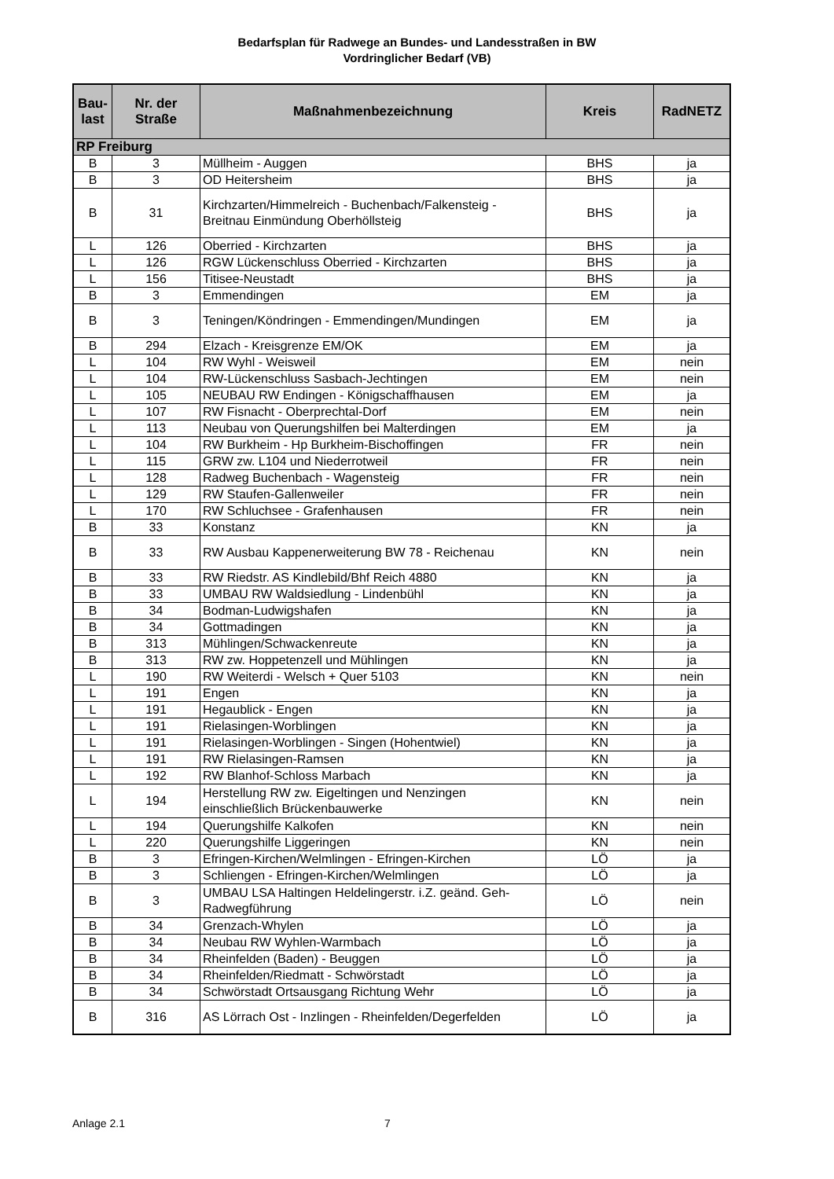Bedarfsplan für Radwege an Bundes- und Landesstraßen in BW
Vordringlicher Bedarf (VB)
| Bau- last | Nr. der Straße | Maßnahmenbezeichnung | Kreis | RadNETZ |
| --- | --- | --- | --- | --- |
| RP Freiburg | | | | |
| B | 3 | Müllheim - Auggen | BHS | ja |
| B | 3 | OD Heitersheim | BHS | ja |
| B | 31 | Kirchzarten/Himmelreich - Buchenbach/Falkensteig - Breitnau Einmündung Oberhöllsteig | BHS | ja |
| L | 126 | Oberried - Kirchzarten | BHS | ja |
| L | 126 | RGW Lückenschluss Oberried - Kirchzarten | BHS | ja |
| L | 156 | Titisee-Neustadt | BHS | ja |
| B | 3 | Emmendingen | EM | ja |
| B | 3 | Teningen/Köndringen - Emmendingen/Mundingen | EM | ja |
| B | 294 | Elzach - Kreisgrenze EM/OK | EM | ja |
| L | 104 | RW Wyhl - Weisweil | EM | nein |
| L | 104 | RW-Lückenschluss Sasbach-Jechtingen | EM | nein |
| L | 105 | NEUBAU RW Endingen - Königschaffhausen | EM | ja |
| L | 107 | RW Fisnacht - Oberprechtal-Dorf | EM | nein |
| L | 113 | Neubau von Querungshilfen bei Malterdingen | EM | ja |
| L | 104 | RW Burkheim - Hp Burkheim-Bischoffingen | FR | nein |
| L | 115 | GRW zw. L104 und Niederrotweil | FR | nein |
| L | 128 | Radweg Buchenbach - Wagensteig | FR | nein |
| L | 129 | RW Staufen-Gallenweiler | FR | nein |
| L | 170 | RW Schluchsee - Grafenhausen | FR | nein |
| B | 33 | Konstanz | KN | ja |
| B | 33 | RW Ausbau Kappenerweiterung BW 78 - Reichenau | KN | nein |
| B | 33 | RW Riedstr. AS Kindlebild/Bhf Reich 4880 | KN | ja |
| B | 33 | UMBAU RW Waldsiedlung - Lindenbühl | KN | ja |
| B | 34 | Bodman-Ludwigshafen | KN | ja |
| B | 34 | Gottmadingen | KN | ja |
| B | 313 | Mühlingen/Schwackenreute | KN | ja |
| B | 313 | RW zw. Hoppetenzell und Mühlingen | KN | ja |
| L | 190 | RW Weiterdi - Welsch + Quer 5103 | KN | nein |
| L | 191 | Engen | KN | ja |
| L | 191 | Hegaublick - Engen | KN | ja |
| L | 191 | Rielasingen-Worblingen | KN | ja |
| L | 191 | Rielasingen-Worblingen - Singen (Hohentwiel) | KN | ja |
| L | 191 | RW Rielasingen-Ramsen | KN | ja |
| L | 192 | RW Blanhof-Schloss Marbach | KN | ja |
| L | 194 | Herstellung RW zw. Eigeltingen und Nenzingen einschließlich Brückenbauwerke | KN | nein |
| L | 194 | Querungshilfe Kalkofen | KN | nein |
| L | 220 | Querungshilfe Liggeringen | KN | nein |
| B | 3 | Efringen-Kirchen/Welmlingen - Efringen-Kirchen | LÖ | ja |
| B | 3 | Schliengen - Efringen-Kirchen/Welmlingen | LÖ | ja |
| B | 3 | UMBAU LSA Haltingen Heldelingerstr. i.Z. geänd. Geh- Radwegführung | LÖ | nein |
| B | 34 | Grenzach-Whylen | LÖ | ja |
| B | 34 | Neubau RW Wyhlen-Warmbach | LÖ | ja |
| B | 34 | Rheinfelden (Baden) - Beuggen | LÖ | ja |
| B | 34 | Rheinfelden/Riedmatt - Schwörstadt | LÖ | ja |
| B | 34 | Schwörstadt Ortsausgang Richtung Wehr | LÖ | ja |
| B | 316 | AS Lörrach Ost - Inzlingen - Rheinfelden/Degerfelden | LÖ | ja |
Anlage 2.1 7